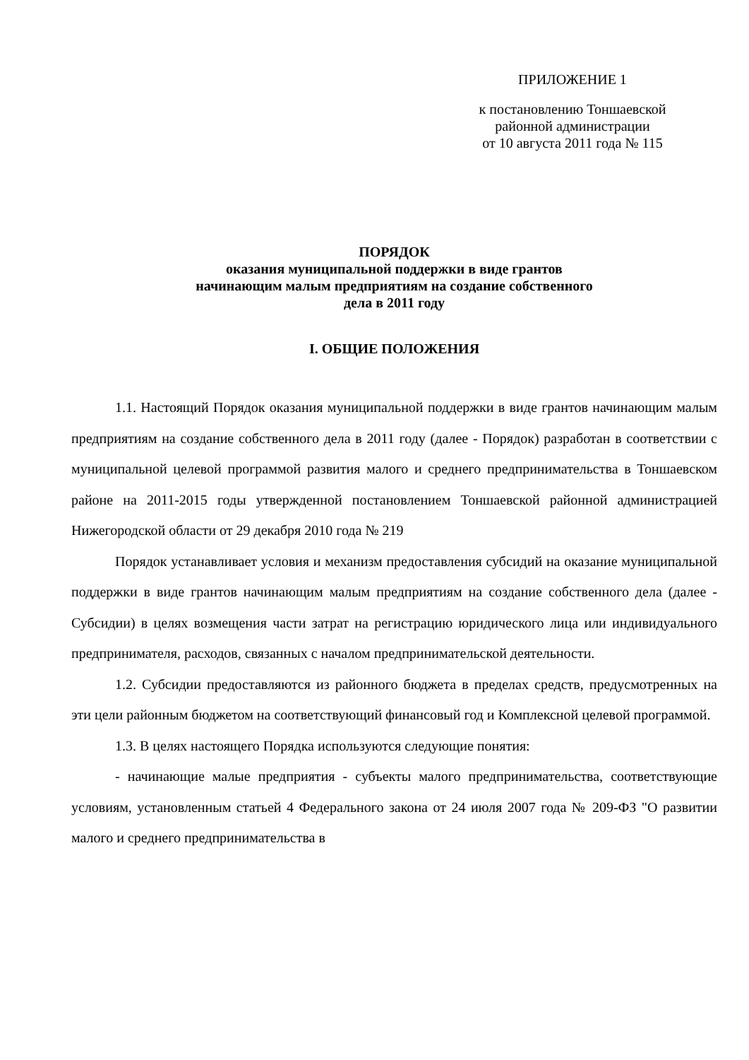ПРИЛОЖЕНИЕ 1
к постановлению Тоншаевской
районной администрации
от 10 августа 2011 года № 115
ПОРЯДОК
оказания муниципальной поддержки в виде грантов
начинающим малым предприятиям на создание собственного
дела в 2011 году
I. ОБЩИЕ ПОЛОЖЕНИЯ
1.1. Настоящий Порядок оказания муниципальной поддержки в виде грантов начинающим малым предприятиям на создание собственного дела в 2011 году (далее - Порядок) разработан в соответствии с муниципальной целевой программой развития малого и среднего предпринимательства в Тоншаевском районе на 2011-2015 годы утвержденной постановлением Тоншаевской районной администрацией Нижегородской области от 29 декабря 2010 года № 219
Порядок устанавливает условия и механизм предоставления субсидий на оказание муниципальной поддержки в виде грантов начинающим малым предприятиям на создание собственного дела (далее - Субсидии) в целях возмещения части затрат на регистрацию юридического лица или индивидуального предпринимателя, расходов, связанных с началом предпринимательской деятельности.
1.2. Субсидии предоставляются из районного бюджета в пределах средств, предусмотренных на эти цели районным бюджетом на соответствующий финансовый год и Комплексной целевой программой.
1.3. В целях настоящего Порядка используются следующие понятия:
- начинающие малые предприятия - субъекты малого предпринимательства, соответствующие условиям, установленным статьей 4 Федерального закона от 24 июля 2007 года № 209-ФЗ "О развитии малого и среднего предпринимательства в